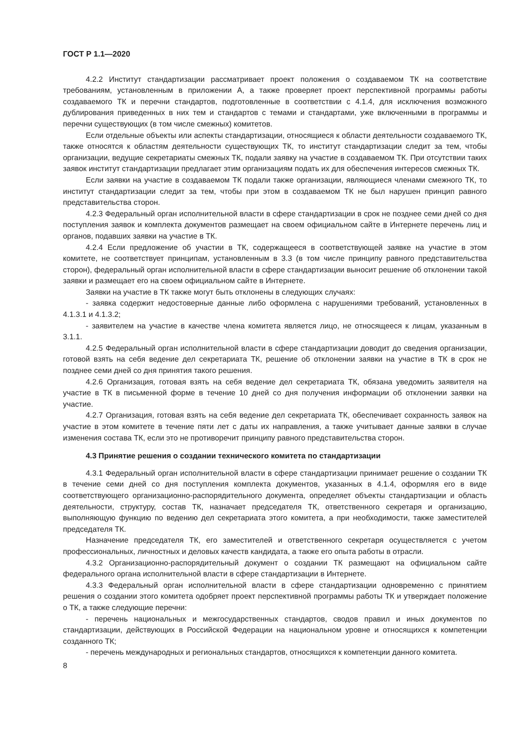ГОСТ Р 1.1—2020
4.2.2 Институт стандартизации рассматривает проект положения о создаваемом ТК на соответствие требованиям, установленным в приложении А, а также проверяет проект перспективной программы работы создаваемого ТК и перечни стандартов, подготовленные в соответствии с 4.1.4, для исключения возможного дублирования приведенных в них тем и стандартов с темами и стандартами, уже включенными в программы и перечни существующих (в том числе смежных) комитетов.
Если отдельные объекты или аспекты стандартизации, относящиеся к области деятельности создаваемого ТК, также относятся к областям деятельности существующих ТК, то институт стандартизации следит за тем, чтобы организации, ведущие секретариаты смежных ТК, подали заявку на участие в создаваемом ТК. При отсутствии таких заявок институт стандартизации предлагает этим организациям подать их для обеспечения интересов смежных ТК.
Если заявки на участие в создаваемом ТК подали также организации, являющиеся членами смежного ТК, то институт стандартизации следит за тем, чтобы при этом в создаваемом ТК не был нарушен принцип равного представительства сторон.
4.2.3 Федеральный орган исполнительной власти в сфере стандартизации в срок не позднее семи дней со дня поступления заявок и комплекта документов размещает на своем официальном сайте в Интернете перечень лиц и органов, подавших заявки на участие в ТК.
4.2.4 Если предложение об участии в ТК, содержащееся в соответствующей заявке на участие в этом комитете, не соответствует принципам, установленным в 3.3 (в том числе принципу равного представительства сторон), федеральный орган исполнительной власти в сфере стандартизации выносит решение об отклонении такой заявки и размещает его на своем официальном сайте в Интернете.
Заявки на участие в ТК также могут быть отклонены в следующих случаях:
- заявка содержит недостоверные данные либо оформлена с нарушениями требований, установленных в 4.1.3.1 и 4.1.3.2;
- заявителем на участие в качестве члена комитета является лицо, не относящееся к лицам, указанным в 3.1.1.
4.2.5 Федеральный орган исполнительной власти в сфере стандартизации доводит до сведения организации, готовой взять на себя ведение дел секретариата ТК, решение об отклонении заявки на участие в ТК в срок не позднее семи дней со дня принятия такого решения.
4.2.6 Организация, готовая взять на себя ведение дел секретариата ТК, обязана уведомить заявителя на участие в ТК в письменной форме в течение 10 дней со дня получения информации об отклонении заявки на участие.
4.2.7 Организация, готовая взять на себя ведение дел секретариата ТК, обеспечивает сохранность заявок на участие в этом комитете в течение пяти лет с даты их направления, а также учитывает данные заявки в случае изменения состава ТК, если это не противоречит принципу равного представительства сторон.
4.3 Принятие решения о создании технического комитета по стандартизации
4.3.1 Федеральный орган исполнительной власти в сфере стандартизации принимает решение о создании ТК в течение семи дней со дня поступления комплекта документов, указанных в 4.1.4, оформляя его в виде соответствующего организационно-распорядительного документа, определяет объекты стандартизации и область деятельности, структуру, состав ТК, назначает председателя ТК, ответственного секретаря и организацию, выполняющую функцию по ведению дел секретариата этого комитета, а при необходимости, также заместителей председателя ТК.
Назначение председателя ТК, его заместителей и ответственного секретаря осуществляется с учетом профессиональных, личностных и деловых качеств кандидата, а также его опыта работы в отрасли.
4.3.2 Организационно-распорядительный документ о создании ТК размещают на официальном сайте федерального органа исполнительной власти в сфере стандартизации в Интернете.
4.3.3 Федеральный орган исполнительной власти в сфере стандартизации одновременно с принятием решения о создании этого комитета одобряет проект перспективной программы работы ТК и утверждает положение о ТК, а также следующие перечни:
- перечень национальных и межгосударственных стандартов, сводов правил и иных документов по стандартизации, действующих в Российской Федерации на национальном уровне и относящихся к компетенции созданного ТК;
- перечень международных и региональных стандартов, относящихся к компетенции данного комитета.
8